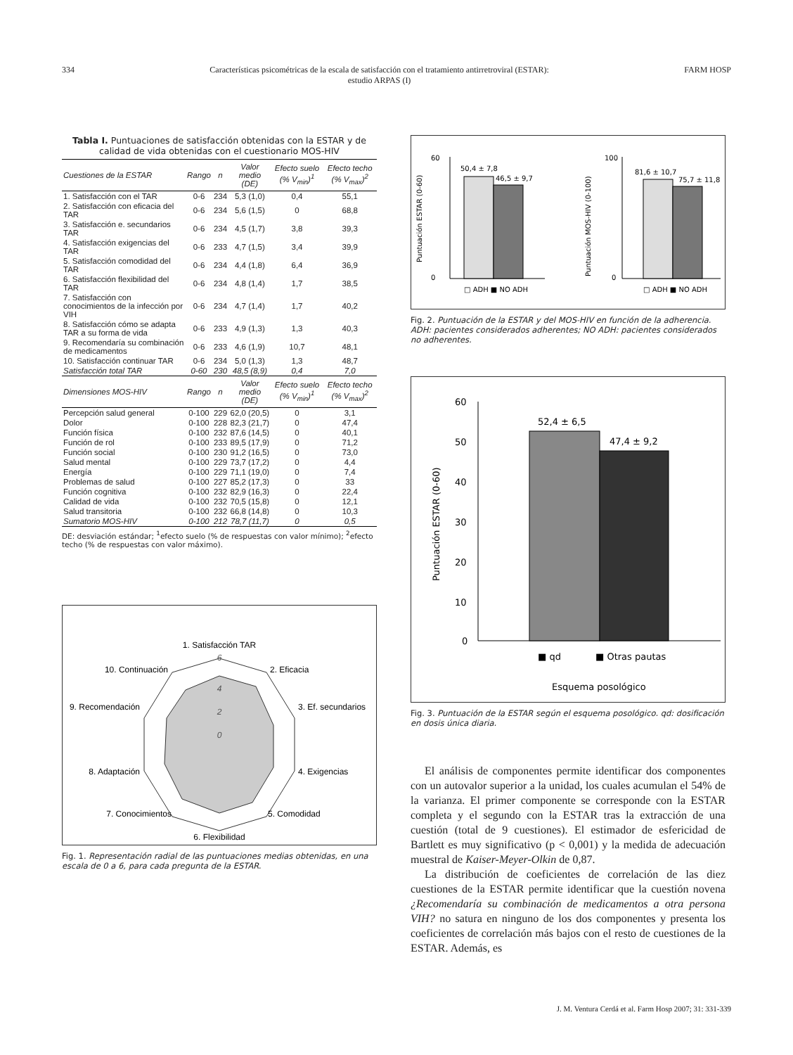334 Características psicométricas de la escala de satisfacción con el tratamiento antirretroviral (ESTAR):
estudio ARPAS (I) FARM HOSP
Tabla I. Puntuaciones de satisfacción obtenidas con la ESTAR y de calidad de vida obtenidas con el cuestionario MOS-HIV
| Cuestiones de la ESTAR | Rango | n | Valor medio (DE) | Efecto suelo (% V<sub>min</sub>)<sup>1</sup> | Efecto techo (% V<sub>max</sub>)<sup>2</sup> |
| --- | --- | --- | --- | --- | --- |
| 1. Satisfacción con el TAR | 0-6 | 234 | 5,3 (1,0) | 0,4 | 55,1 |
| 2. Satisfacción con eficacia del TAR | 0-6 | 234 | 5,6 (1,5) | 0 | 68,8 |
| 3. Satisfacción e. secundarios TAR | 0-6 | 234 | 4,5 (1,7) | 3,8 | 39,3 |
| 4. Satisfacción exigencias del TAR | 0-6 | 233 | 4,7 (1,5) | 3,4 | 39,9 |
| 5. Satisfacción comodidad del TAR | 0-6 | 234 | 4,4 (1,8) | 6,4 | 36,9 |
| 6. Satisfacción flexibilidad del TAR | 0-6 | 234 | 4,8 (1,4) | 1,7 | 38,5 |
| 7. Satisfacción con conocimientos de la infección por VIH | 0-6 | 234 | 4,7 (1,4) | 1,7 | 40,2 |
| 8. Satisfacción cómo se adapta TAR a su forma de vida | 0-6 | 233 | 4,9 (1,3) | 1,3 | 40,3 |
| 9. Recomendaría su combinación de medicamentos | 0-6 | 233 | 4,6 (1,9) | 10,7 | 48,1 |
| 10. Satisfacción continuar TAR | 0-6 | 234 | 5,0 (1,3) | 1,3 | 48,7 |
| Satisfacción total TAR | 0-60 | 230 | 48,5 (8,9) | 0,4 | 7,0 |
| Dimensiones MOS-HIV | Rango | n | Valor medio (DE) | Efecto suelo (% V<sub>min</sub>)<sup>1</sup> | Efecto techo (% V<sub>max</sub>)<sup>2</sup> |
| Percepción salud general | 0-100 | 229 | 62,0 (20,5) | 0 | 3,1 |
| Dolor | 0-100 | 228 | 82,3 (21,7) | 0 | 47,4 |
| Función física | 0-100 | 232 | 87,6 (14,5) | 0 | 40,1 |
| Función de rol | 0-100 | 233 | 89,5 (17,9) | 0 | 71,2 |
| Función social | 0-100 | 230 | 91,2 (16,5) | 0 | 73,0 |
| Salud mental | 0-100 | 229 | 73,7 (17,2) | 0 | 4,4 |
| Energía | 0-100 | 229 | 71,1 (19,0) | 0 | 7,4 |
| Problemas de salud | 0-100 | 227 | 85,2 (17,3) | 0 | 33 |
| Función cognitiva | 0-100 | 232 | 82,9 (16,3) | 0 | 22,4 |
| Calidad de vida | 0-100 | 232 | 70,5 (15,8) | 0 | 12,1 |
| Salud transitoria | 0-100 | 232 | 66,8 (14,8) | 0 | 10,3 |
| Sumatorio MOS-HIV | 0-100 | 212 | 78,7 (11,7) | 0 | 0,5 |
DE: desviación estándar; <sup>1</sup>efecto suelo (% de respuestas con valor mínimo); <sup>2</sup>efecto techo (% de respuestas con valor máximo).
1. Satisfacción TAR
6
4
2
0
2. Eficacia
3. Ef. secundarios
4. Exigencias
5. Comodidad
6. Flexibilidad
7. Conocimientos
8. Adaptación
9. Recomendación
10. Continuación
Fig. 1. Representación radial de las puntuaciones medias obtenidas, en una escala de 0 a 6, para cada pregunta de la ESTAR.
Puntuación ESTAR (0-60)
60
0
50,4 ± 7,8
46,5 ± 9,7
□ ADH ■ NO ADH
Puntuación MOS-HIV (0-100)
100
0
81,6 ± 10,7
75,7 ± 11,8
□ ADH ■ NO ADH
Fig. 2. Puntuación de la ESTAR y del MOS-HIV en función de la adherencia. ADH: pacientes considerados adherentes; NO ADH: pacientes considerados no adherentes.
Puntuación ESTAR (0-60)
60
50
40
30
20
10
0
52,4 ± 6,5
47,4 ± 9,2
■ qd
■ Otras pautas
Esquema posológico
Fig. 3. Puntuación de la ESTAR según el esquema posológico. qd: dosificación en dosis única diaria.
El análisis de componentes permite identificar dos componentes con un autovalor superior a la unidad, los cuales acumulan el 54% de la varianza. El primer componente se corresponde con la ESTAR completa y el segundo con la ESTAR tras la extracción de una cuestión (total de 9 cuestiones). El estimador de esfericidad de Bartlett es muy significativo (p < 0,001) y la medida de adecuación muestral de Kaiser-Meyer-Olkin de 0,87.
La distribución de coeficientes de correlación de las diez cuestiones de la ESTAR permite identificar que la cuestión novena ¿Recomendaría su combinación de medicamentos a otra persona VIH? no satura en ninguno de los dos componentes y presenta los coeficientes de correlación más bajos con el resto de cuestiones de la ESTAR. Además, es
J. M. Ventura Cerdá et al. Farm Hosp 2007; 31: 331-339